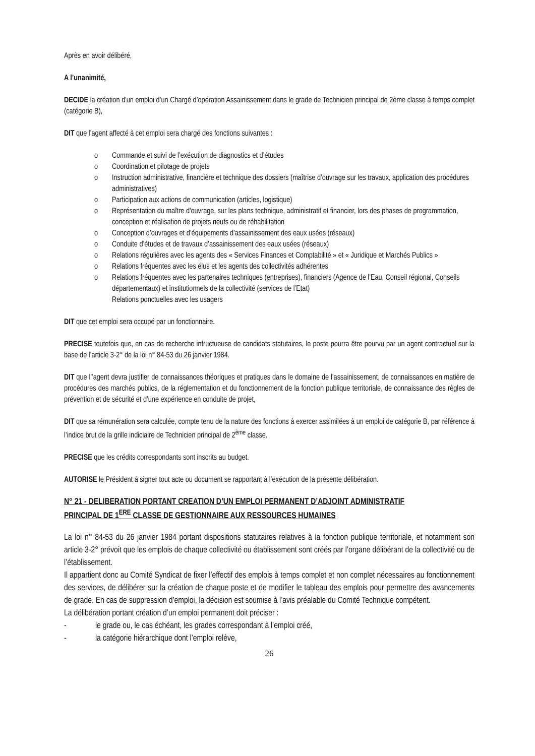Après en avoir délibéré,
A l’unanimité,
DECIDE la création d'un emploi d’un Chargé d’opération Assainissement dans le grade de Technicien principal de 2ème classe à temps complet (catégorie B),
DIT que l’agent affecté à cet emploi sera chargé des fonctions suivantes :
o Commande et suivi de l’exécution de diagnostics et d’études
o Coordination et pilotage de projets
o Instruction administrative, financière et technique des dossiers (maîtrise d’ouvrage sur les travaux, application des procédures administratives)
o Participation aux actions de communication (articles, logistique)
o Représentation du maître d'ouvrage, sur les plans technique, administratif et financier, lors des phases de programmation, conception et réalisation de projets neufs ou de réhabilitation
o Conception d’ouvrages et d’équipements d’assainissement des eaux usées (réseaux)
o Conduite d’études et de travaux d’assainissement des eaux usées (réseaux)
o Relations régulières avec les agents des « Services Finances et Comptabilité » et « Juridique et Marchés Publics »
o Relations fréquentes avec les élus et les agents des collectivités adhérentes
o Relations fréquentes avec les partenaires techniques (entreprises), financiers (Agence de l’Eau, Conseil régional, Conseils départementaux) et institutionnels de la collectivité (services de l’Etat)
Relations ponctuelles avec les usagers
DIT que cet emploi sera occupé par un fonctionnaire.
PRECISE toutefois que, en cas de recherche infructueuse de candidats statutaires, le poste pourra être pourvu par un agent contractuel sur la base de l’article 3-2° de la loi n° 84-53 du 26 janvier 1984.
DIT que l’’agent devra justifier de connaissances théoriques et pratiques dans le domaine de l’assainissement, de connaissances en matière de procédures des marchés publics, de la réglementation et du fonctionnement de la fonction publique territoriale, de connaissance des règles de prévention et de sécurité et d’une expérience en conduite de projet,
DIT que sa rémunération sera calculée, compte tenu de la nature des fonctions à exercer assimilées à un emploi de catégorie B, par référence à l’indice brut de la grille indiciaire de Technicien principal de 2<sup>ème</sup> classe.
PRECISE que les crédits correspondants sont inscrits au budget.
AUTORISE le Président à signer tout acte ou document se rapportant à l’exécution de la présente délibération.
N° 21 - DELIBERATION PORTANT CREATION D’UN EMPLOI PERMANENT D’ADJOINT ADMINISTRATIF PRINCIPAL DE 1<sup>ERE</sup> CLASSE DE GESTIONNAIRE AUX RESSOURCES HUMAINES
La loi n° 84-53 du 26 janvier 1984 portant dispositions statutaires relatives à la fonction publique territoriale, et notamment son article 3-2° prévoit que les emplois de chaque collectivité ou établissement sont créés par l’organe délibérant de la collectivité ou de l’établissement.
Il appartient donc au Comité Syndicat de fixer l’effectif des emplois à temps complet et non complet nécessaires au fonctionnement des services, de délibérer sur la création de chaque poste et de modifier le tableau des emplois pour permettre des avancements de grade. En cas de suppression d’emploi, la décision est soumise à l’avis préalable du Comité Technique compétent.
La délibération portant création d’un emploi permanent doit préciser :
- le grade ou, le cas échéant, les grades correspondant à l’emploi créé,
- la catégorie hiérarchique dont l’emploi relève,
26